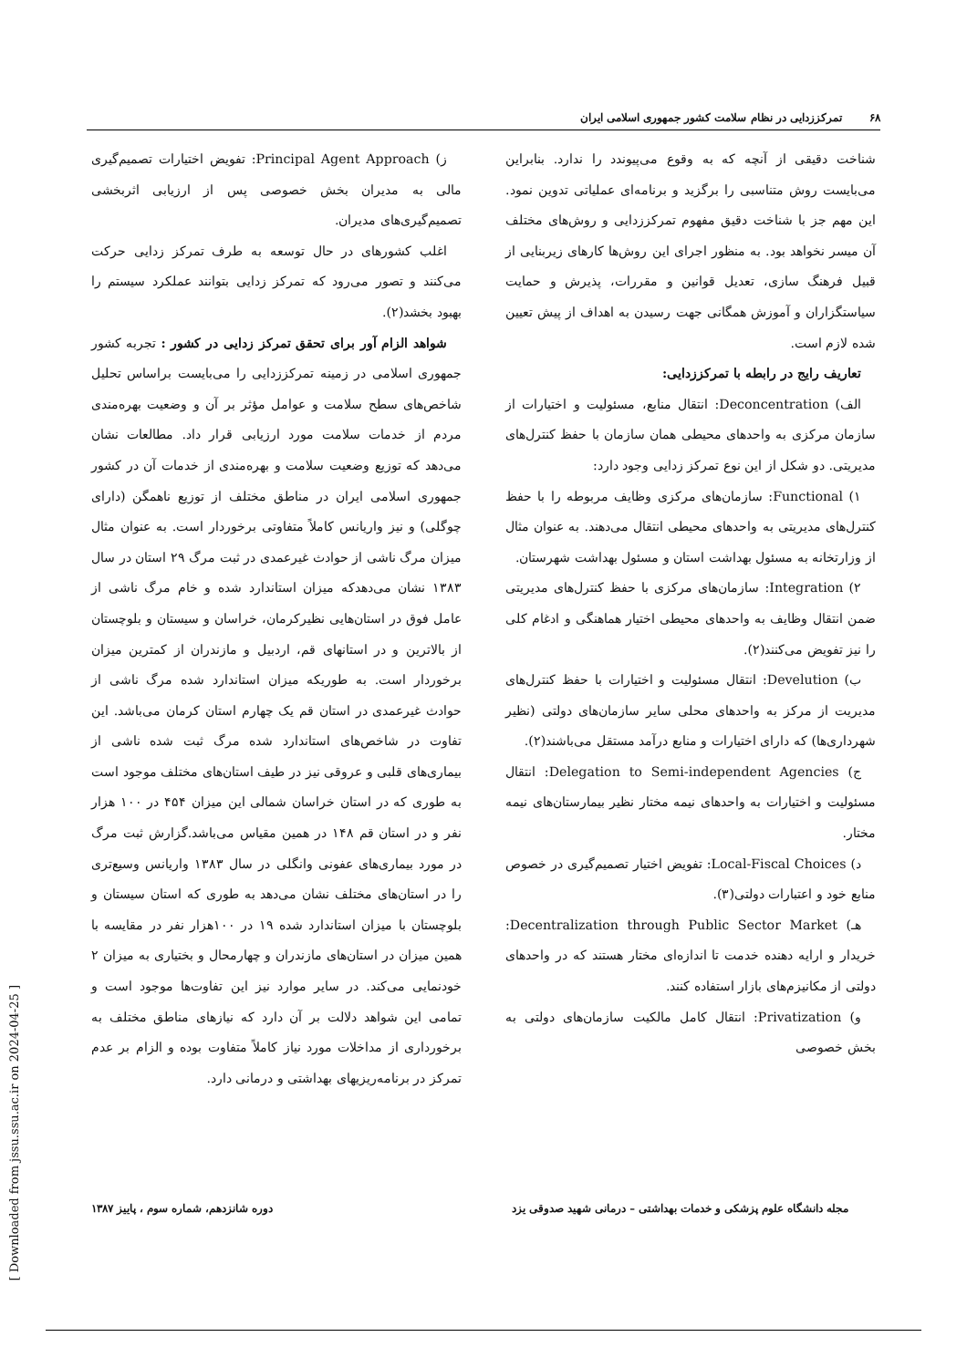۶۸ تمرکززدایی در نظام سلامت کشور جمهوری اسلامی ایران
شناخت دقیقی از آنچه که به وقوع می‌پیوندد را ندارد. بنابراین می‌بایست روش متناسبی را برگزید و برنامه‌ای عملیاتی تدوین نمود. این مهم جز با شناخت دقیق مفهوم تمرکززدایی و روش‌های مختلف آن میسر نخواهد بود. به منظور اجرای این روش‌ها کارهای زیربنایی از قبیل فرهنگ سازی، تعدیل قوانین و مقررات، پذیرش و حمایت سیاستگزاران و آموزش همگانی جهت رسیدن به اهداف از پیش تعیین شده لازم است.
تعاریف رایج در رابطه با تمرکززدایی:
الف) Deconcentration: انتقال منابع، مسئولیت و اختیارات از سازمان مرکزی به واحدهای محیطی همان سازمان با حفظ کنترل‌های مدیریتی. دو شکل از این نوع تمرکز زدایی وجود دارد:
۱) Functional: سازمان‌های مرکزی وظایف مربوطه را با حفظ کنترل‌های مدیریتی به واحدهای محیطی انتقال می‌دهند. به عنوان مثال از وزارتخانه به مسئول بهداشت استان و مسئول بهداشت شهرستان.
۲) Integration: سازمان‌های مرکزی با حفظ کنترل‌های مدیریتی ضمن انتقال وظایف به واحدهای محیطی اختیار هماهنگی و ادغام کلی را نیز تفویض می‌کنند(۲).
ب) Develution: انتقال مسئولیت و اختیارات با حفظ کنترل‌های مدیریت از مرکز به واحدهای محلی سایر سازمان‌های دولتی (نظیر شهرداری‌ها) که دارای اختیارات و منابع درآمد مستقل می‌باشند(۲).
ج) Delegation to Semi-independent Agencies: انتقال مسئولیت و اختیارات به واحدهای نیمه مختار نظیر بیمارستان‌های نیمه مختار.
د) Local-Fiscal Choices: تفویض اختیار تصمیم‌گیری در خصوص منابع خود و اعتبارات دولتی(۳).
هـ) Decentralization through Public Sector Market: خریدار و ارایه دهنده خدمت تا اندازه‌ای مختار هستند که در واحدهای دولتی از مکانیزم‌های بازار استفاده کنند.
و) Privatization: انتقال کامل مالکیت سازمان‌های دولتی به بخش خصوصی
ز) Principal Agent Approach: تفویض اختیارات تصمیم‌گیری مالی به مدیران بخش خصوصی پس از ارزیابی اثربخشی تصمیم‌گیری‌های مدیران.
اغلب کشورهای در حال توسعه به طرف تمرکز زدایی حرکت می‌کنند و تصور می‌رود که تمرکز زدایی بتوانند عملکرد سیستم را بهبود بخشد(۲).
شواهد الزام آور برای تحقق تمرکز زدایی در کشور : تجربه کشور جمهوری اسلامی در زمینه تمرکززدایی را می‌بایست براساس تحلیل شاخص‌های سطح سلامت و عوامل مؤثر بر آن و وضعیت بهره‌مندی مردم از خدمات سلامت مورد ارزیابی قرار داد. مطالعات نشان می‌دهد که توزیع وضعیت سلامت و بهره‌مندی از خدمات آن در کشور جمهوری اسلامی ایران در مناطق مختلف از توزیع ناهمگن (دارای چوگلی) و نیز واریانس کاملاً متفاوتی برخوردار است. به عنوان مثال میزان مرگ ناشی از حوادث غیرعمدی در ثبت مرگ ۲۹ استان در سال ۱۳۸۳ نشان می‌دهدکه میزان استاندارد شده و خام مرگ ناشی از عامل فوق در استان‌هایی نظیرکرمان، خراسان و سیستان و بلوچستان از بالاترین و در استانهای قم، اردبیل و مازندران از کمترین میزان برخوردار است. به طوریکه میزان استاندارد شده مرگ ناشی از حوادث غیرعمدی در استان قم یک چهارم استان کرمان می‌باشد. این تفاوت در شاخص‌های استاندارد شده مرگ ثبت شده ناشی از بیماری‌های قلبی و عروقی نیز در طیف استان‌های مختلف موجود است به طوری که در استان خراسان شمالی این میزان ۴۵۴ در ۱۰۰ هزار نفر و در استان قم ۱۴۸ در همین مقیاس می‌باشد.گزارش ثبت مرگ در مورد بیماری‌های عفونی وانگلی در سال ۱۳۸۳ واریانس وسیع‌تری را در استان‌های مختلف نشان می‌دهد به طوری که استان سیستان و بلوچستان با میزان استاندارد شده ۱۹ در ۱۰۰هزار نفر در مقایسه با همین میزان در استان‌های مازندران و چهارمحال و بختیاری به میزان ۲ خودنمایی می‌کند. در سایر موارد نیز این تفاوت‌ها موجود است و تمامی این شواهد دلالت بر آن دارد که نیازهای مناطق مختلف به برخورداری از مداخلات مورد نیاز کاملاً متفاوت بوده و الزام بر عدم تمرکز در برنامه‌ریزیهای بهداشتی و درمانی دارد.
مجله دانشگاه علوم پزشکی و خدمات بهداشتی – درمانی شهید صدوقی یزد دوره شانزدهم، شماره سوم ، پاییز ۱۳۸۷
[ Downloaded from jssu.ssu.ac.ir on 2024-04-25 ]